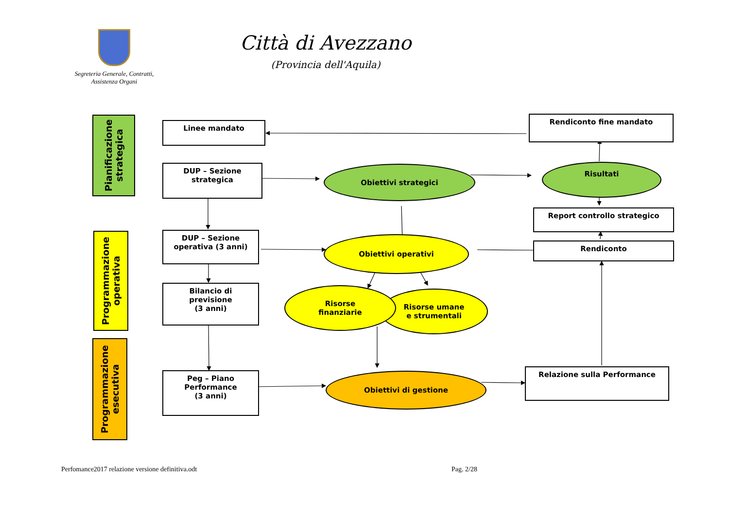Segreteria Generale, Contratti,
Assistenza Organi
Città di Avezzano
(Provincia dell'Aquila)
Pianificazione strategica
Programmazione operativa
Programmazione esecutiva
Linee mandato
DUP – Sezione
strategica
DUP – Sezione
operativa (3 anni)
Bilancio di
previsione
(3 anni)
Peg – Piano
Performance
(3 anni)
Obiettivi strategici
Obiettivi operativi
Risorse umane
e strumentali
Risorse
finanziarie
Obiettivi di gestione
Rendiconto fine mandato
Risultati
Report controllo strategico
Rendiconto
Relazione sulla Performance
Perfomance2017 relazione versione definitiva.odt
Pag. 2/28